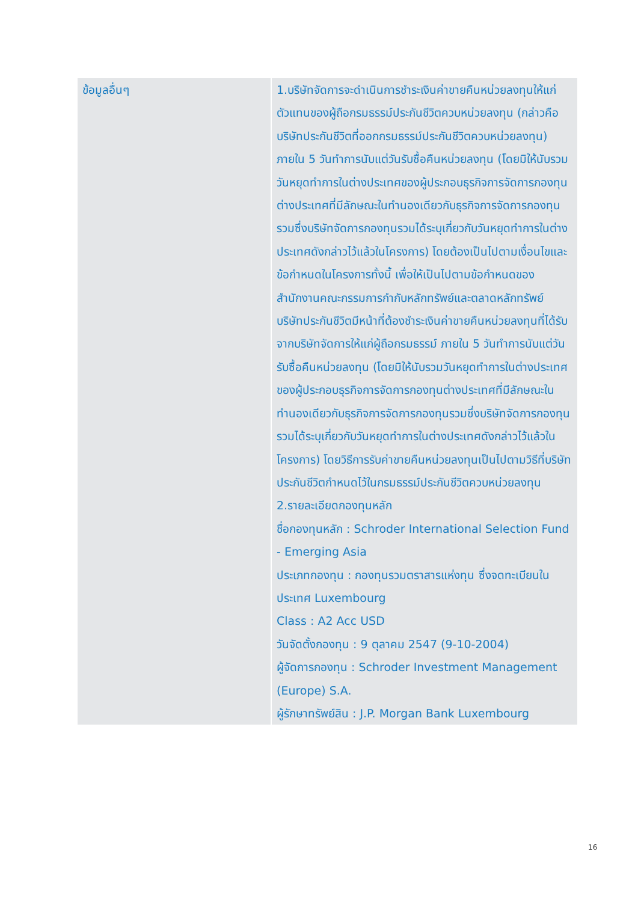| ข้อมูลอื่นๆ | 1.บริษัทจัดการจะดำเนินการชำระเงินค่าขายคืนหน่วยลงทุนให้แก่ตัวแทนของผู้ถือกรมธรรม์ประกันชีวิตควบหน่วยลงทุน (กล่าวคือ บริษัทประกันชีวิตที่ออกกรมธรรม์ประกันชีวิตควบหน่วยลงทุน) ภายใน 5 วันทำการนับแต่วันรับซื้อคืนหน่วยลงทุน (โดยมิให้นับรวมวันหยุดทำการในต่างประเทศของผู้ประกอบธุรกิจการจัดการกองทุนต่างประเทศที่มีลักษณะในทำนองเดียวกับธุรกิจการจัดการกองทุนรวมซึ่งบริษัทจัดการกองทุนรวมได้ระบุเกี่ยวกับวันหยุดทำการในต่างประเทศดังกล่าวไว้แล้วในโครงการ) โดยต้องเป็นไปตามเงื่อนไขและข้อกำหนดในโครงการทั้งนี้ เพื่อให้เป็นไปตามข้อกำหนดของสำนักงานคณะกรรมการกำกับหลักทรัพย์และตลาดหลักทรัพย์ บริษัทประกันชีวิตมีหน้าที่ต้องชำระเงินค่าขายคืนหน่วยลงทุนที่ได้รับจากบริษัทจัดการให้แก่ผู้ถือกรมธรรม์ ภายใน 5 วันทำการนับแต่วันรับซื้อคืนหน่วยลงทุน (โดยมิให้นับรวมวันหยุดทำการในต่างประเทศของผู้ประกอบธุรกิจการจัดการกองทุนต่างประเทศที่มีลักษณะในทำนองเดียวกับธุรกิจการจัดการกองทุนรวมซึ่งบริษัทจัดการกองทุนรวมได้ระบุเกี่ยวกับวันหยุดทำการในต่างประเทศดังกล่าวไว้แล้วในโครงการ) โดยวิธีการรับค่าขายคืนหน่วยลงทุนเป็นไปตามวิธีที่บริษัทประกันชีวิตกำหนดไว้ในกรมธรรม์ประกันชีวิตควบหน่วยลงทุน 2.รายละเอียดกองทุนหลัก ชื่อกองทุนหลัก : Schroder International Selection Fund - Emerging Asia ประเภทกองทุน : กองทุนรวมตราสารแห่งทุน ซึ่งจดทะเบียนในประเทศ Luxembourg Class : A2 Acc USD วันจัดตั้งกองทุน : 9 ตุลาคม 2547 (9-10-2004) ผู้จัดการกองทุน : Schroder Investment Management (Europe) S.A. ผู้รักษาทรัพย์สิน : J.P. Morgan Bank Luxembourg |
16